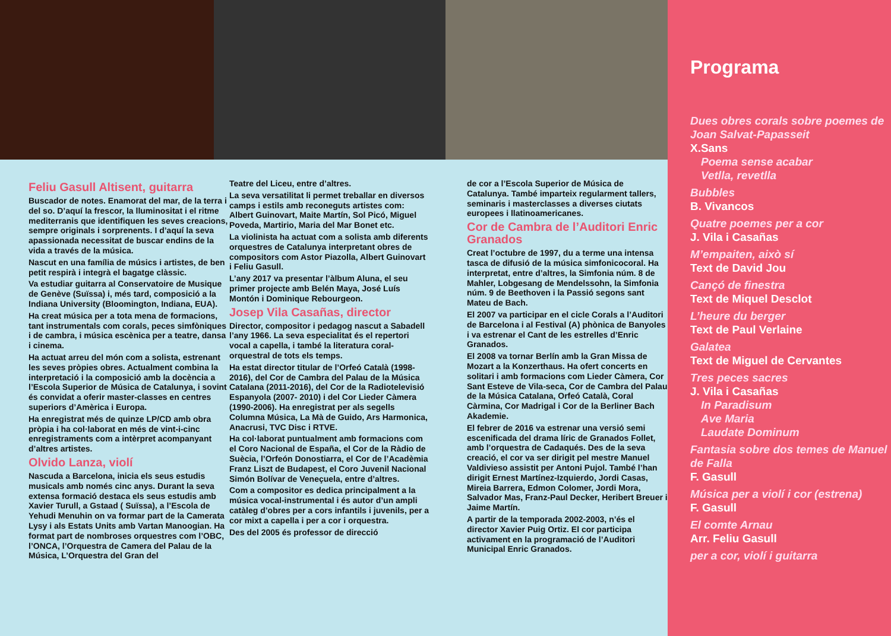Feliu Gasull Altisent, guitarra
Buscador de notes. Enamorat del mar, de la terra i del so. D’aquí la frescor, la lluminositat i el ritme mediterranis que identifiquen les seves creacions, sempre originals i sorprenents. I d’aquí la seva apassionada necessitat de buscar endins de la vida a través de la música.
Nascut en una família de músics i artistes, de ben petit respirà i integrà el bagatge clàssic.
Va estudiar guitarra al Conservatoire de Musique de Genève (Suïssa) i, més tard, composició a la Indiana University (Bloomington, Indiana, EUA).
Ha creat música per a tota mena de formacions, tant instrumentals com corals, peces simfòniques i de cambra, i música escènica per a teatre, dansa i cinema.
Ha actuat arreu del món com a solista, estrenant les seves pròpies obres. Actualment combina la interpretació i la composició amb la docència a l’Escola Superior de Música de Catalunya, i sovint és convidat a oferir master-classes en centres superiors d’Amèrica i Europa.
Ha enregistrat més de quinze LP/CD amb obra pròpia i ha col·laborat en més de vint-i-cinc enregistraments com a intèrpret acompanyant d’altres artistes.
Olvido Lanza, violí
Nascuda a Barcelona, inicia els seus estudis musicals amb només cinc anys. Durant la seva extensa formació destaca els seus estudis amb Xavier Turull, a Gstaad ( Suïssa), a l’Escola de Yehudi Menuhin on va formar part de la Camerata Lysy i als Estats Units amb Vartan Manoogian. Ha format part de nombroses orquestres com l’OBC, l’ONCA, l’Orquestra de Camera del Palau de la Música, L’Orquestra del Gran del
Teatre del Liceu, entre d’altres.
La seva versatilitat li permet treballar en diversos camps i estils amb reconeguts artistes com: Albert Guinovart, Maite Martín, Sol Picó, Miguel Poveda, Martirio, Maria del Mar Bonet etc.
La violinista ha actuat com a solista amb diferents orquestres de Catalunya interpretant obres de compositors com Astor Piazolla, Albert Guinovart i Feliu Gasull.
L’any 2017 va presentar l’àlbum Aluna, el seu primer projecte amb Belén Maya, José Luís Montón i Dominique Rebourgeon.
Josep Vila Casañas, director
Director, compositor i pedagog nascut a Sabadell l’any 1966. La seva especialitat és el repertori vocal a capella, i també la literatura coral-orquestral de tots els temps.
Ha estat director titular de l’Orfeó Català (1998-2016), del Cor de Cambra del Palau de la Música Catalana (2011-2016), del Cor de la Radiotelevisió Espanyola (2007- 2010) i del Cor Lieder Càmera (1990-2006). Ha enregistrat per als segells Columna Música, La Mà de Guido, Ars Harmonica, Anacrusi, TVC Disc i RTVE.
Ha col·laborat puntualment amb formacions com el Coro Nacional de España, el Cor de la Ràdio de Suècia, l’Orfeón Donostiarra, el Cor de l’Acadèmia Franz Liszt de Budapest, el Coro Juvenil Nacional Simón Bolívar de Veneçuela, entre d’altres.
Com a compositor es dedica principalment a la música vocal-instrumental i és autor d’un ampli catàleg d’obres per a cors infantils i juvenils, per a cor mixt a capella i per a cor i orquestra.
Des del 2005 és professor de direcció
de cor a l’Escola Superior de Música de Catalunya. També imparteix regularment tallers, seminaris i masterclasses a diverses ciutats europees i llatinoamericanes.
Cor de Cambra de l’Auditori Enric Granados
Creat l’octubre de 1997, du a terme una intensa tasca de difusió de la música simfonicocoral. Ha interpretat, entre d’altres, la Simfonia núm. 8 de Mahler, Lobgesang de Mendelssohn, la Simfonia núm. 9 de Beethoven i la Passió segons sant Mateu de Bach.
El 2007 va participar en el cicle Corals a l’Auditori de Barcelona i al Festival (A) phònica de Banyoles i va estrenar el Cant de les estrelles d’Enric Granados.
El 2008 va tornar Berlín amb la Gran Missa de Mozart a la Konzerthaus. Ha ofert concerts en solitari i amb formacions com Lieder Càmera, Cor Sant Esteve de Vila-seca, Cor de Cambra del Palau de la Música Catalana, Orfeó Català, Coral Càrmina, Cor Madrigal i Cor de la Berliner Bach Akademie.
El febrer de 2016 va estrenar una versió semi escenificada del drama líric de Granados Follet, amb l’orquestra de Cadaqués. Des de la seva creació, el cor va ser dirigit pel mestre Manuel Valdivieso assistit per Antoni Pujol. També l’han dirigit Ernest Martínez-Izquierdo, Jordi Casas, Mireia Barrera, Edmon Colomer, Jordi Mora, Salvador Mas, Franz-Paul Decker, Heribert Breuer i Jaime Martín.
A partir de la temporada 2002-2003, n’és el director Xavier Puig Ortiz. El cor participa activament en la programació de l’Auditori Municipal Enric Granados.
Programa
Dues obres corals sobre poemes de Joan Salvat-Papasseit
X.Sans
Poema sense acabar
Vetlla, revetlla
Bubbles
B. Vivancos
Quatre poemes per a cor
J. Vila i Casañas
M’empaiten, això sí
Text de David Jou
Cançó de finestra
Text de Miquel Desclot
L’heure du berger
Text de Paul Verlaine
Galatea
Text de Miguel de Cervantes
Tres peces sacres
J. Vila i Casañas
In Paradisum
Ave Maria
Laudate Dominum
Fantasia sobre dos temes de Manuel de Falla
F. Gasull
Música per a violí i cor (estrena)
F. Gasull
El comte Arnau
Arr. Feliu Gasull
per a cor, violí i guitarra